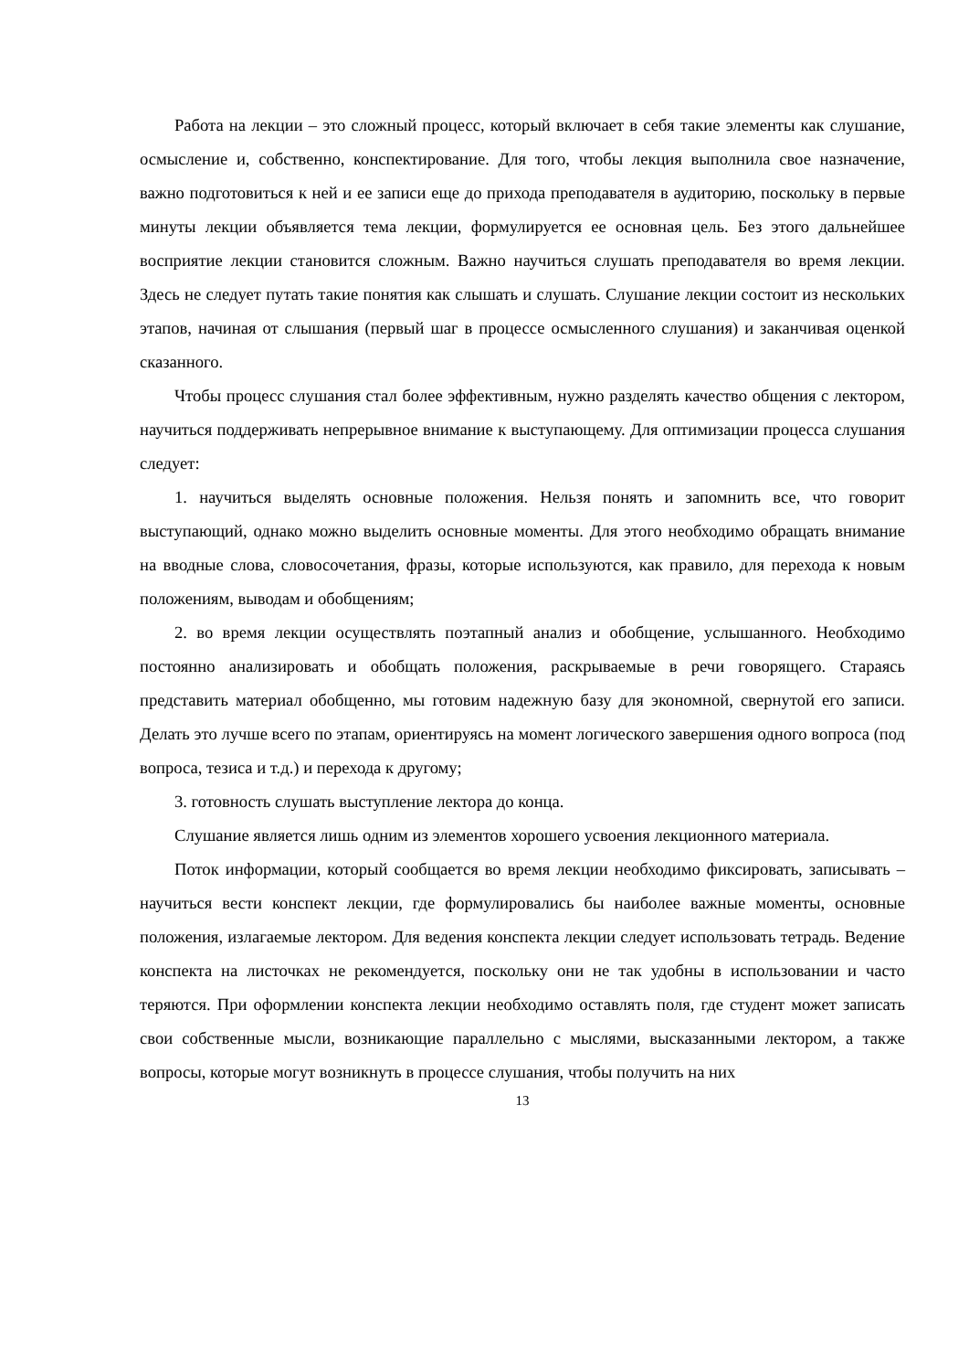Работа на лекции – это сложный процесс, который включает в себя такие элементы как слушание, осмысление и, собственно, конспектирование. Для того, чтобы лекция выполнила свое назначение, важно подготовиться к ней и ее записи еще до прихода преподавателя в аудиторию, поскольку в первые минуты лекции объявляется тема лекции, формулируется ее основная цель. Без этого дальнейшее восприятие лекции становится сложным. Важно научиться слушать преподавателя во время лекции. Здесь не следует путать такие понятия как слышать и слушать. Слушание лекции состоит из нескольких этапов, начиная от слышания (первый шаг в процессе осмысленного слушания) и заканчивая оценкой сказанного.
Чтобы процесс слушания стал более эффективным, нужно разделять качество общения с лектором, научиться поддерживать непрерывное внимание к выступающему. Для оптимизации процесса слушания следует:
1. научиться выделять основные положения. Нельзя понять и запомнить все, что говорит выступающий, однако можно выделить основные моменты. Для этого необходимо обращать внимание на вводные слова, словосочетания, фразы, которые используются, как правило, для перехода к новым положениям, выводам и обобщениям;
2. во время лекции осуществлять поэтапный анализ и обобщение, услышанного. Необходимо постоянно анализировать и обобщать положения, раскрываемые в речи говорящего. Стараясь представить материал обобщенно, мы готовим надежную базу для экономной, свернутой его записи. Делать это лучше всего по этапам, ориентируясь на момент логического завершения одного вопроса (под вопроса, тезиса и т.д.) и перехода к другому;
3. готовность слушать выступление лектора до конца.
Слушание является лишь одним из элементов хорошего усвоения лекционного материала.
Поток информации, который сообщается во время лекции необходимо фиксировать, записывать – научиться вести конспект лекции, где формулировались бы наиболее важные моменты, основные положения, излагаемые лектором. Для ведения конспекта лекции следует использовать тетрадь. Ведение конспекта на листочках не рекомендуется, поскольку они не так удобны в использовании и часто теряются. При оформлении конспекта лекции необходимо оставлять поля, где студент может записать свои собственные мысли, возникающие параллельно с мыслями, высказанными лектором, а также вопросы, которые могут возникнуть в процессе слушания, чтобы получить на них
13